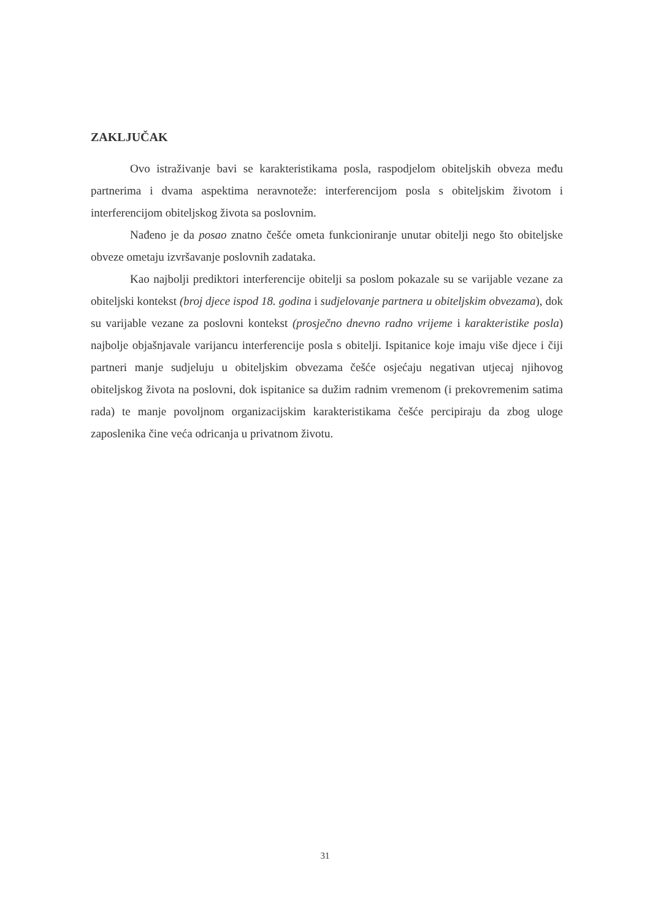ZAKLJUČAK
Ovo istraživanje bavi se karakteristikama posla, raspodjelom obiteljskih obveza među partnerima i dvama aspektima neravnoteže: interferencijom posla s obiteljskim životom i interferencijom obiteljskog života sa poslovnim.
Nađeno je da posao znatno češće ometa funkcioniranje unutar obitelji nego što obiteljske obveze ometaju izvršavanje poslovnih zadataka.
Kao najbolji prediktori interferencije obitelji sa poslom pokazale su se varijable vezane za obiteljski kontekst (broj djece ispod 18. godina i sudjelovanje partnera u obiteljskim obvezama), dok su varijable vezane za poslovni kontekst (prosječno dnevno radno vrijeme i karakteristike posla) najbolje objašnjavale varijancu interferencije posla s obitelji. Ispitanice koje imaju više djece i čiji partneri manje sudjeluju u obiteljskim obvezama češće osjećaju negativan utjecaj njihovog obiteljskog života na poslovni, dok ispitanice sa dužim radnim vremenom (i prekovremenim satima rada) te manje povoljnom organizacijskim karakteristikama češće percipiraju da zbog uloge zaposlenika čine veća odricanja u privatnom životu.
31